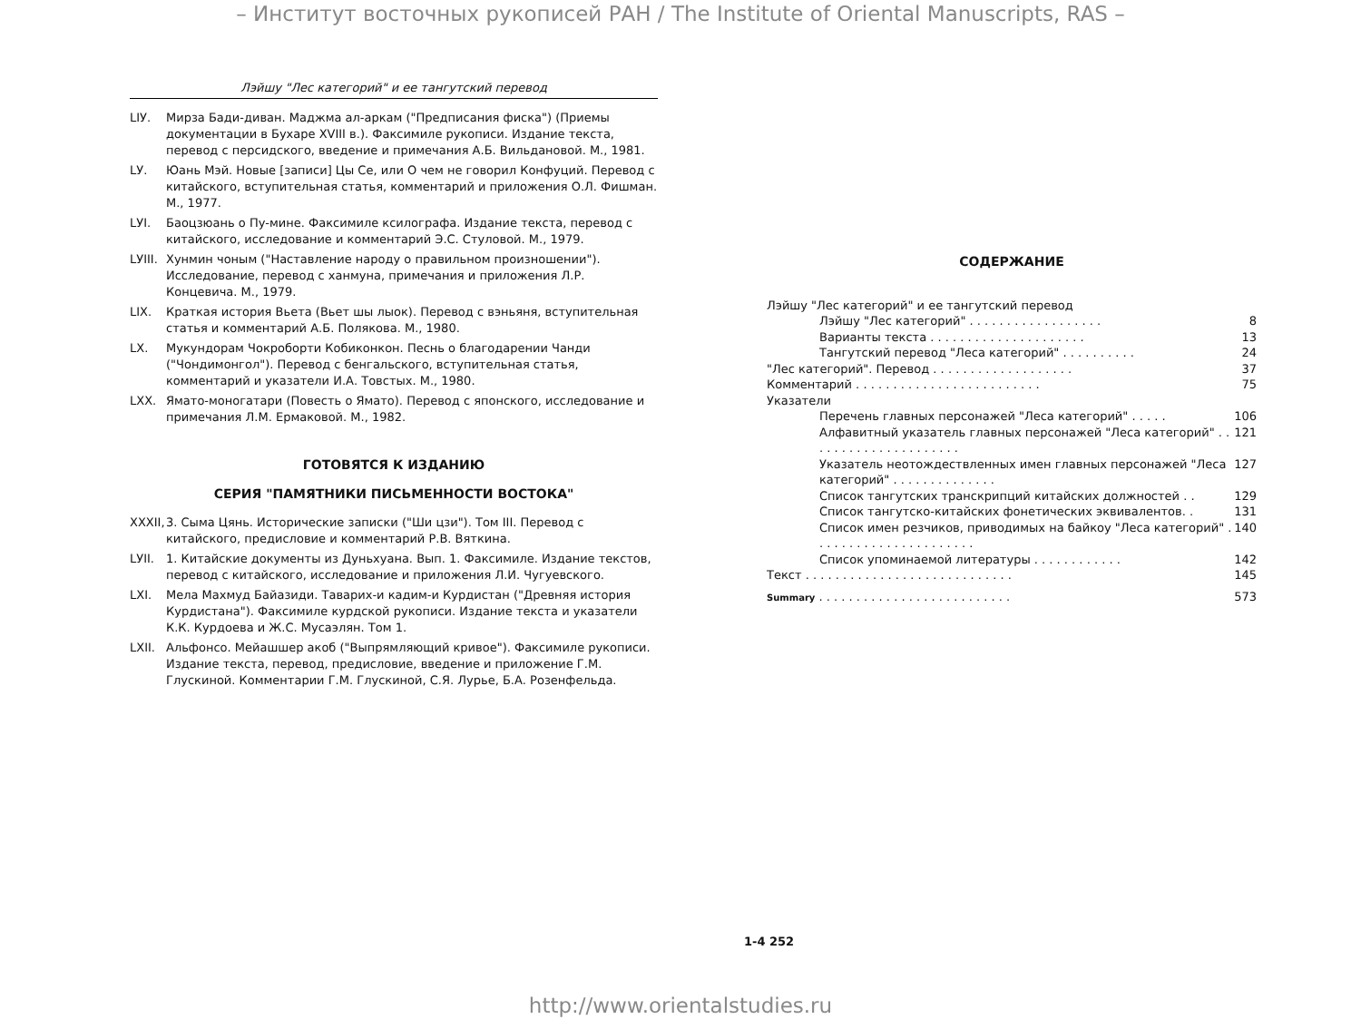– Институт восточных рукописей РАН / The Institute of Oriental Manuscripts, RAS –
Лэйшу "Лес категорий" и ее тангутский перевод
LIУ. Мирза Бади-диван. Маджма ал-аркам ("Предписания фиска") (Приемы документации в Бухаре XVIII в.). Факсимиле рукописи. Издание текста, перевод с персидского, введение и примечания А.Б. Вильдановой. М., 1981.
LУ. Юань Мэй. Новые [записи] Цы Се, или О чем не говорил Конфуций. Перевод с китайского, вступительная статья, комментарий и приложения О.Л. Фишман. М., 1977.
LУI. Баоцзюань о Пу-мине. Факсимиле ксилографа. Издание текста, перевод с китайского, исследование и комментарий Э.С. Стуловой. М., 1979.
LУIII. Хунмин чоным ("Наставление народу о правильном произношении"). Исследование, перевод с ханмуна, примечания и приложения Л.Р. Концевича. М., 1979.
LIX. Краткая история Вьета (Вьет шы лыок). Перевод с вэньяня, вступительная статья и комментарий А.Б. Полякова. М., 1980.
LX. Мукундорам Чокроборти Кобиконкон. Песнь о благодарении Чанди ("Чондимонгол"). Перевод с бенгальского, вступительная статья, комментарий и указатели И.А. Товстых. М., 1980.
LXX. Ямато-моногатари (Повесть о Ямато). Перевод с японского, исследование и примечания Л.М. Ермаковой. М., 1982.
ГОТОВЯТСЯ К ИЗДАНИЮ
СЕРИЯ "ПАМЯТНИКИ ПИСЬМЕННОСТИ ВОСТОКА"
XXXII, 3. Сыма Цянь. Исторические записки ("Ши цзи"). Том III. Перевод с китайского, предисловие и комментарий Р.В. Вяткина.
LУII. 1. Китайские документы из Дуньхуана. Вып. 1. Факсимиле. Издание текстов, перевод с китайского, исследование и приложения Л.И. Чугуевского.
LXI. Мела Махмуд Байазиди. Таварих-и кадим-и Курдистан ("Древняя история Курдистана"). Факсимиле курдской рукописи. Издание текста и указатели К.К. Курдоева и Ж.С. Мусаэлян. Том 1.
LXII. Альфонсо. Мейашшер акоб ("Выпрямляющий кривое"). Факсимиле рукописи. Издание текста, перевод, предисловие, введение и приложение Г.М. Глускиной. Комментарии Г.М. Глускиной, С.Я. Лурье, Б.А. Розенфельда.
СОДЕРЖАНИЕ
Лэйшу "Лес категорий" и ее тангутский перевод
Лэйшу "Лес категорий" . . . . . . . . . . . . . . . . . . 8
Варианты текста . . . . . . . . . . . . . . . . . . . . . 13
Тангутский перевод "Леса категорий" . . . . . . . . . . 24
"Лес категорий". Перевод . . . . . . . . . . . . . . . . . . . 37
Комментарий . . . . . . . . . . . . . . . . . . . . . . . . . 75
Указатели
Перечень главных персонажей "Леса категорий" . . . . . 106
Алфавитный указатель главных персонажей "Леса категорий" . . . . . . . . . . . . . . . . . . . . . 121
Указатель неотождествленных имен главных персонажей "Леса категорий" . . . . . . . . . . . . . . 127
Список тангутских транскрипций китайских должностей . . 129
Список тангутско-китайских фонетических эквивалентов. . 131
Список имен резчиков, приводимых на байкоу "Леса категорий" . . . . . . . . . . . . . . . . . . . . . . 140
Список упоминаемой литературы . . . . . . . . . . . . 142
Текст . . . . . . . . . . . . . . . . . . . . . . . . . . . . 145
Summary . . . . . . . . . . . . . . . . . . . . . . . . . . 573
1-4 252
http://www.orientalstudies.ru